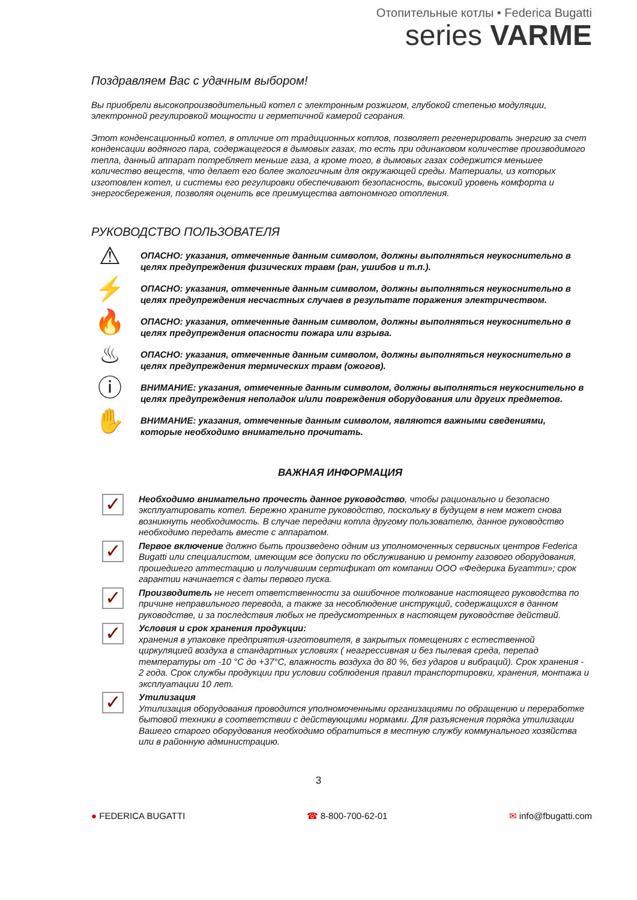Отопительные котлы • Federica Bugatti
series VARME
Поздравляем Вас с удачным выбором!
Вы приобрели высокопроизводительный котел с электронным розжигом, глубокой степенью модуляции, электронной регулировкой мощности и герметичной камерой сгорания.
Этот конденсационный котел, в отличие от традиционных котлов, позволяет регенерировать энергию за счет конденсации водяного пара, содержащегося в дымовых газах, то есть при одинаковом количестве производимого тепла, данный аппарат потребляет меньше газа, а кроме того, в дымовых газах содержится меньшее количество веществ, что делает его более экологичным для окружающей среды. Материалы, из которых изготовлен котел, и системы его регулировки обеспечивают безопасность, высокий уровень комфорта и энергосбережения, позволяя оценить все преимущества автономного отопления.
РУКОВОДСТВО ПОЛЬЗОВАТЕЛЯ
⚠
ОПАСНО: указания, отмеченные данным символом, должны выполняться неукоснительно в целях предупреждения физических травм (ран, ушибов и т.п.).
⚡
ОПАСНО: указания, отмеченные данным символом, должны выполняться неукоснительно в целях предупреждения несчастных случаев в результате поражения электричеством.
🔥
ОПАСНО: указания, отмеченные данным символом, должны выполняться неукоснительно в целях предупреждения опасности пожара или взрыва.
♨
ОПАСНО: указания, отмеченные данным символом, должны выполняться неукоснительно в целях предупреждения термических травм (ожогов).
ⓘ
ВНИМАНИЕ: указания, отмеченные данным символом, должны выполняться неукоснительно в целях предупреждения неполадок и/или повреждения оборудования или других предметов.
✋
ВНИМАНИЕ: указания, отмеченные данным символом, являются важными сведениями, которые необходимо внимательно прочитать.
ВАЖНАЯ ИНФОРМАЦИЯ
✓
Необходимо внимательно прочесть данное руководство, чтобы рационально и безопасно эксплуатировать котел. Бережно храните руководство, поскольку в будущем в нем может снова возникнуть необходимость. В случае передачи котла другому пользователю, данное руководство необходимо передать вместе с аппаратом.
✓
Первое включение должно быть произведено одним из уполномоченных сервисных центров Federica Bugatti или специалистом, имеющим все допуски по обслуживанию и ремонту газового оборудования, прошедшего аттестацию и получившим сертификат от компании ООО «Федерика Бугатти»; срок гарантии начинается с даты первого пуска.
✓
Производитель не несет ответственности за ошибочное толкование настоящего руководства по причине неправильного перевода, а также за несоблюдение инструкций, содержащихся в данном руководстве, и за последствия любых не предусмотренных в настоящем руководстве действий.
✓
Условия и срок хранения продукции:
хранения в упаковке предприятия-изготовителя, в закрытых помещениях с естественной циркуляцией воздуха в стандартных условиях ( неагрессивная и без пылевая среда, перепад температуры от -10 °С до +37°С, влажность воздуха до 80 %, без ударов и вибраций). Срок хранения - 2 года. Срок службы продукции при условии соблюдения правил транспортировки, хранения, монтажа и эксплуатации 10 лет.
✓
Утилизация
Утилизация оборудования проводится уполномоченными организациями по обращению и переработке бытовой техники в соответствии с действующими нормами. Для разъяснения порядка утилизации Вашего старого оборудования необходимо обратиться в местную службу коммунального хозяйства или в районную администрацию.
3
● FEDERICA BUGATTI ☎ 8-800-700-62-01 ✉ info@fbugatti.com